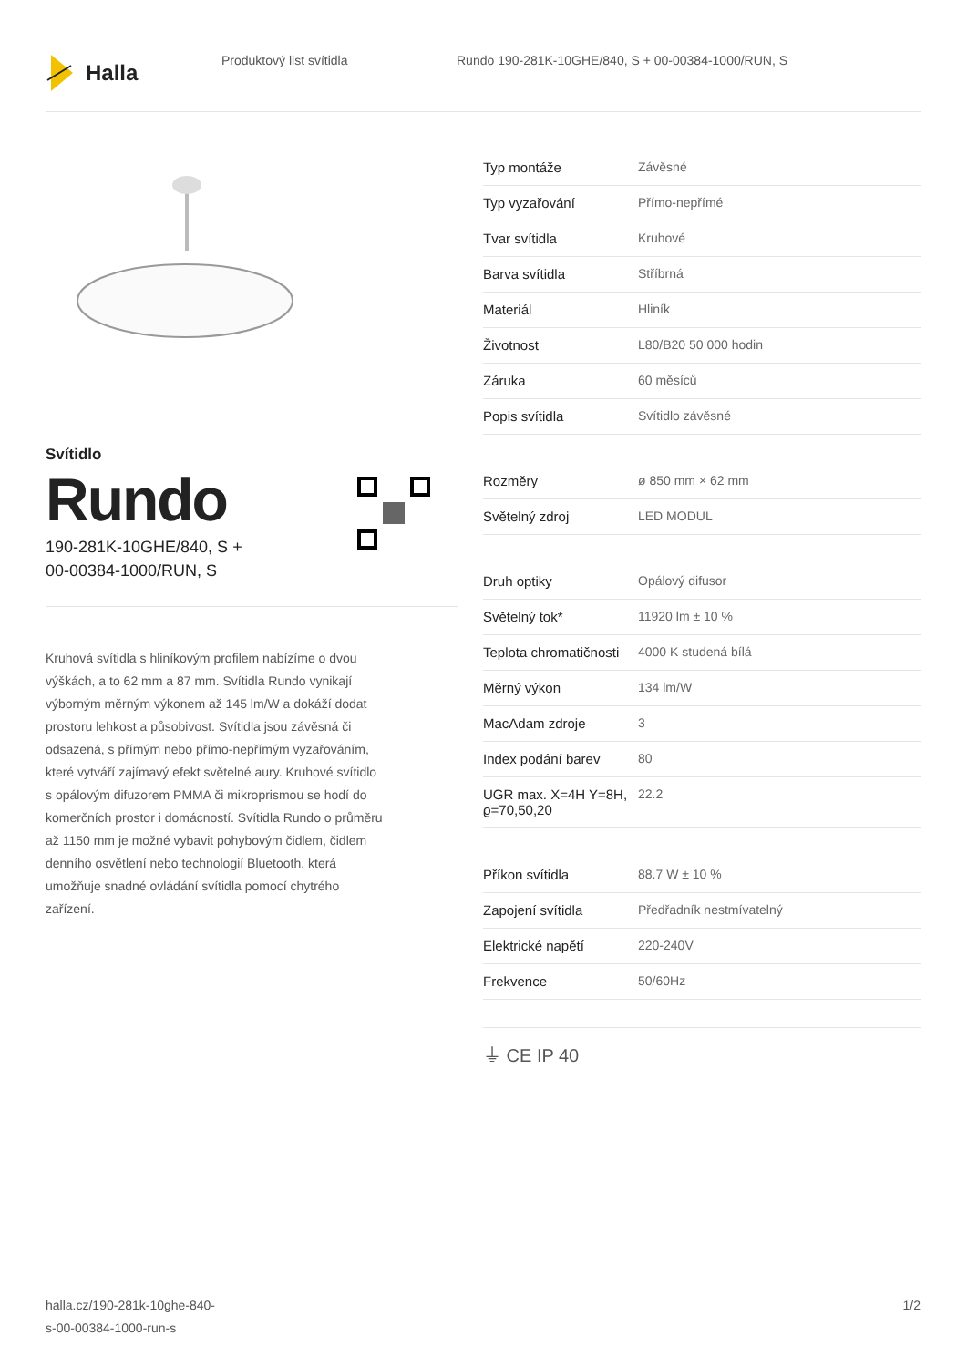Halla
Produktový list svítidla Rundo 190-281K-10GHE/840, S + 00-00384-1000/RUN, S
Svítidlo
Rundo
190-281K-10GHE/840, S +
00-00384-1000/RUN, S
Kruhová svítidla s hliníkovým profilem nabízíme o dvou výškách, a to 62 mm a 87 mm. Svítidla Rundo vynikají výborným měrným výkonem až 145 lm/W a dokáží dodat prostoru lehkost a působivost. Svítidla jsou závěsná či odsazená, s přímým nebo přímo-nepřímým vyzařováním, které vytváří zajímavý efekt světelné aury. Kruhové svítidlo s opálovým difuzorem PMMA či mikroprismou se hodí do komerčních prostor i domácností. Svítidla Rundo o průměru až 1150 mm je možné vybavit pohybovým čidlem, čidlem denního osvětlení nebo technologií Bluetooth, která umožňuje snadné ovládání svítidla pomocí chytrého zařízení.
| Typ montáže | Závěsné |
| Typ vyzařování | Přímo-nepřímé |
| Tvar svítidla | Kruhové |
| Barva svítidla | Stříbrná |
| Materiál | Hliník |
| Životnost | L80/B20 50 000 hodin |
| Záruka | 60 měsíců |
| Popis svítidla | Svítidlo závěsné |
| Rozměry | ø 850 mm × 62 mm |
| Světelný zdroj | LED MODUL |
| Druh optiky | Opálový difusor |
| Světelný tok* | 11920 lm ± 10 % |
| Teplota chromatičnosti | 4000 K studená bílá |
| Měrný výkon | 134 lm/W |
| MacAdam zdroje | 3 |
| Index podání barev | 80 |
| UGR max. X=4H Y=8H, ϱ=70,50,20 | 22.2 |
| Příkon svítidla | 88.7 W ± 10 % |
| Zapojení svítidla | Předřadník nestmívatelný |
| Elektrické napětí | 220-240V |
| Frekvence | 50/60Hz |
⏚ CE IP 40
halla.cz/190-281k-10ghe-840-
s-00-00384-1000-run-s
1/2